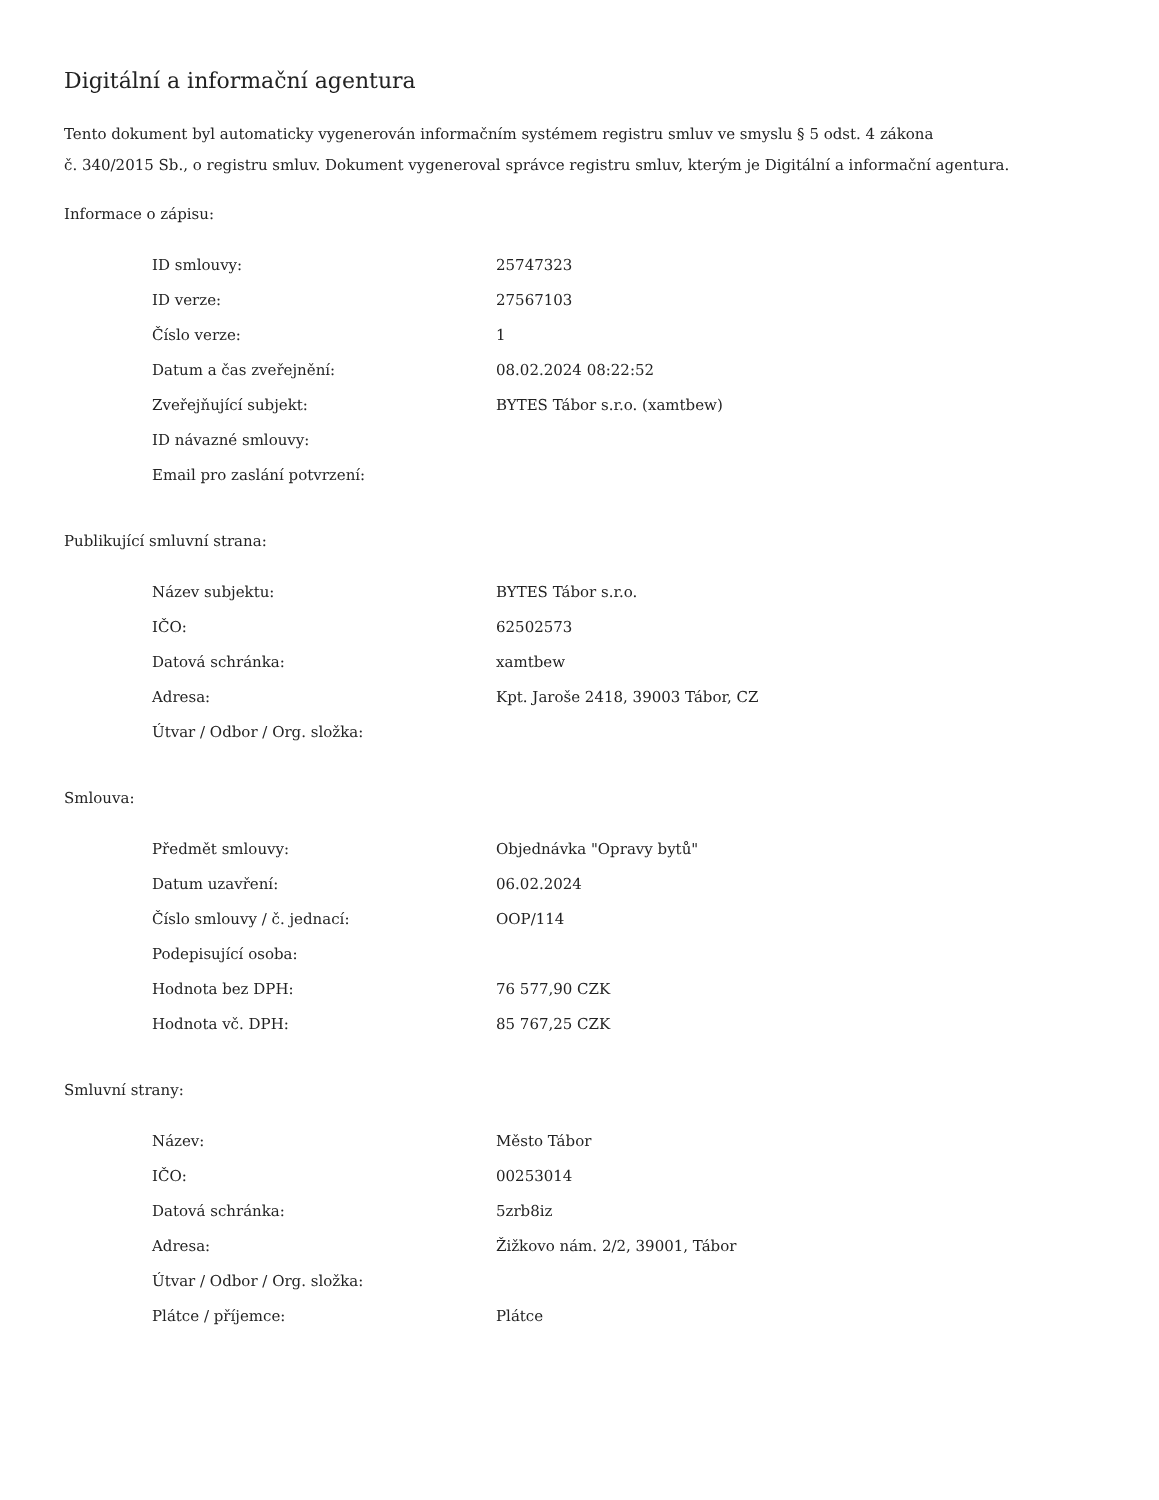Digitální a informační agentura
Tento dokument byl automaticky vygenerován informačním systémem registru smluv ve smyslu § 5 odst. 4 zákona
č. 340/2015 Sb., o registru smluv. Dokument vygeneroval správce registru smluv, kterým je Digitální a informační agentura.
Informace o zápisu:
| ID smlouvy: | 25747323 |
| ID verze: | 27567103 |
| Číslo verze: | 1 |
| Datum a čas zveřejnění: | 08.02.2024 08:22:52 |
| Zveřejňující subjekt: | BYTES Tábor s.r.o. (xamtbew) |
| ID návazné smlouvy: | |
| Email pro zaslání potvrzení: | |
Publikující smluvní strana:
| Název subjektu: | BYTES Tábor s.r.o. |
| IČO: | 62502573 |
| Datová schránka: | xamtbew |
| Adresa: | Kpt. Jaroše 2418, 39003 Tábor, CZ |
| Útvar / Odbor / Org. složka: | |
Smlouva:
| Předmět smlouvy: | Objednávka "Opravy bytů" |
| Datum uzavření: | 06.02.2024 |
| Číslo smlouvy / č. jednací: | OOP/114 |
| Podepisující osoba: | |
| Hodnota bez DPH: | 76 577,90 CZK |
| Hodnota vč. DPH: | 85 767,25 CZK |
Smluvní strany:
| Název: | Město Tábor |
| IČO: | 00253014 |
| Datová schránka: | 5zrb8iz |
| Adresa: | Žižkovo nám. 2/2, 39001, Tábor |
| Útvar / Odbor / Org. složka: | |
| Plátce / příjemce: | Plátce |